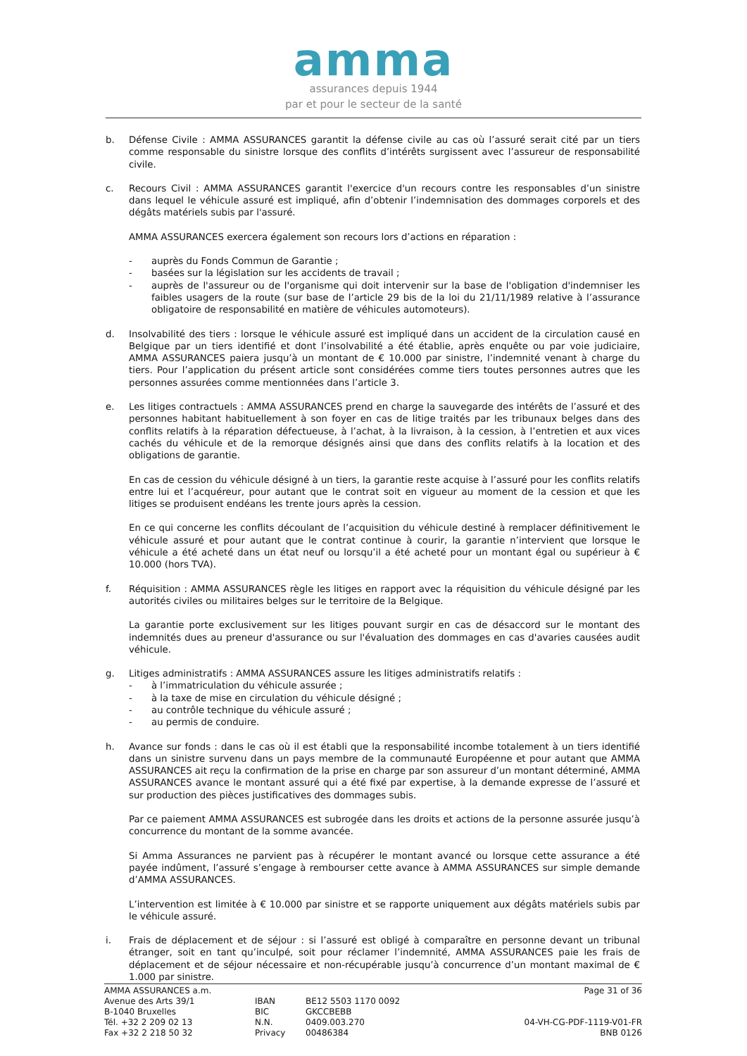amma
assurances depuis 1944
par et pour le secteur de la santé
b. Défense Civile : AMMA ASSURANCES garantit la défense civile au cas où l’assuré serait cité par un tiers comme responsable du sinistre lorsque des conflits d’intérêts surgissent avec l’assureur de responsabilité civile.
c. Recours Civil : AMMA ASSURANCES garantit l'exercice d'un recours contre les responsables d’un sinistre dans lequel le véhicule assuré est impliqué, afin d’obtenir l’indemnisation des dommages corporels et des dégâts matériels subis par l'assuré.
AMMA ASSURANCES exercera également son recours lors d’actions en réparation :
- auprès du Fonds Commun de Garantie ;
- basées sur la législation sur les accidents de travail ;
- auprès de l'assureur ou de l'organisme qui doit intervenir sur la base de l'obligation d'indemniser les faibles usagers de la route (sur base de l’article 29 bis de la loi du 21/11/1989 relative à l’assurance obligatoire de responsabilité en matière de véhicules automoteurs).
d. Insolvabilité des tiers : lorsque le véhicule assuré est impliqué dans un accident de la circulation causé en Belgique par un tiers identifié et dont l’insolvabilité a été établie, après enquête ou par voie judiciaire, AMMA ASSURANCES paiera jusqu’à un montant de € 10.000 par sinistre, l’indemnité venant à charge du tiers. Pour l’application du présent article sont considérées comme tiers toutes personnes autres que les personnes assurées comme mentionnées dans l’article 3.
e. Les litiges contractuels : AMMA ASSURANCES prend en charge la sauvegarde des intérêts de l’assuré et des personnes habitant habituellement à son foyer en cas de litige traités par les tribunaux belges dans des conflits relatifs à la réparation défectueuse, à l’achat, à la livraison, à la cession, à l’entretien et aux vices cachés du véhicule et de la remorque désignés ainsi que dans des conflits relatifs à la location et des obligations de garantie.
En cas de cession du véhicule désigné à un tiers, la garantie reste acquise à l’assuré pour les conflits relatifs entre lui et l’acquéreur, pour autant que le contrat soit en vigueur au moment de la cession et que les litiges se produisent endéans les trente jours après la cession.
En ce qui concerne les conflits découlant de l’acquisition du véhicule destiné à remplacer définitivement le véhicule assuré et pour autant que le contrat continue à courir, la garantie n’intervient que lorsque le véhicule a été acheté dans un état neuf ou lorsqu’il a été acheté pour un montant égal ou supérieur à € 10.000 (hors TVA).
f. Réquisition : AMMA ASSURANCES règle les litiges en rapport avec la réquisition du véhicule désigné par les autorités civiles ou militaires belges sur le territoire de la Belgique.
La garantie porte exclusivement sur les litiges pouvant surgir en cas de désaccord sur le montant des indemnités dues au preneur d'assurance ou sur l'évaluation des dommages en cas d'avaries causées audit véhicule.
g. Litiges administratifs : AMMA ASSURANCES assure les litiges administratifs relatifs :
- à l’immatriculation du véhicule assurée ;
- à la taxe de mise en circulation du véhicule désigné ;
- au contrôle technique du véhicule assuré ;
- au permis de conduire.
h. Avance sur fonds : dans le cas où il est établi que la responsabilité incombe totalement à un tiers identifié dans un sinistre survenu dans un pays membre de la communauté Européenne et pour autant que AMMA ASSURANCES ait reçu la confirmation de la prise en charge par son assureur d’un montant déterminé, AMMA ASSURANCES avance le montant assuré qui a été fixé par expertise, à la demande expresse de l’assuré et sur production des pièces justificatives des dommages subis.
Par ce paiement AMMA ASSURANCES est subrogée dans les droits et actions de la personne assurée jusqu’à concurrence du montant de la somme avancée.
Si Amma Assurances ne parvient pas à récupérer le montant avancé ou lorsque cette assurance a été payée indûment, l’assuré s’engage à rembourser cette avance à AMMA ASSURANCES sur simple demande d’AMMA ASSURANCES.
L’intervention est limitée à € 10.000 par sinistre et se rapporte uniquement aux dégâts matériels subis par le véhicule assuré.
i. Frais de déplacement et de séjour : si l’assuré est obligé à comparaître en personne devant un tribunal étranger, soit en tant qu’inculpé, soit pour réclamer l’indemnité, AMMA ASSURANCES paie les frais de déplacement et de séjour nécessaire et non-récupérable jusqu’à concurrence d’un montant maximal de € 1.000 par sinistre.
AMMA ASSURANCES a.m.
Avenue des Arts 39/1
B-1040 Bruxelles
Tél. +32 2 209 02 13
Fax +32 2 218 50 32
IBAN
BIC
N.N.
Privacy
BE12 5503 1170 0092
GKCCBEBB
0409.003.270
00486384
Page 31 of 36
04-VH-CG-PDF-1119-V01-FR
BNB 0126